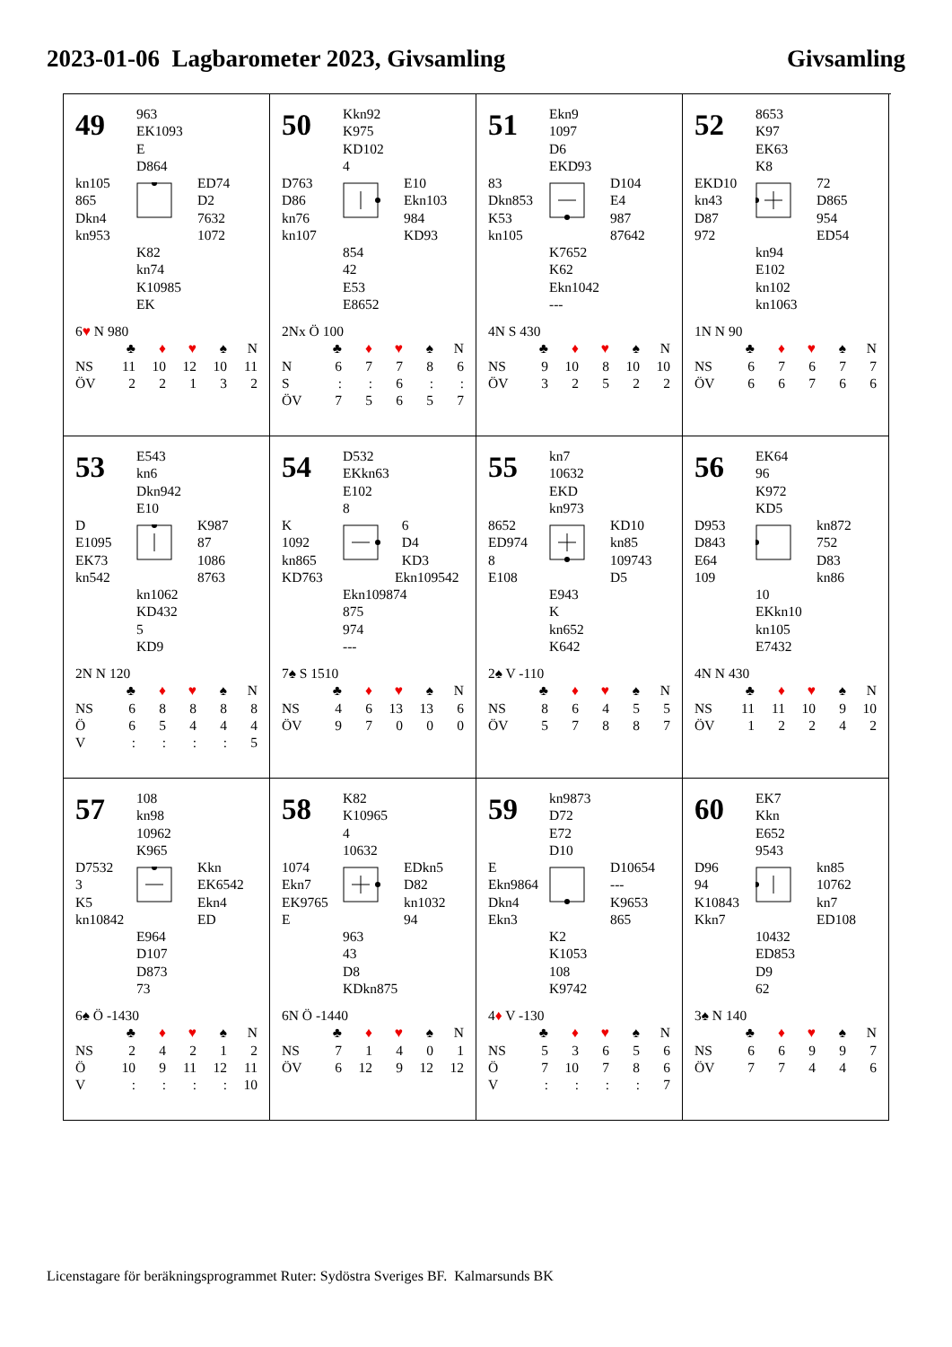2023-01-06 Lagbarometer 2023, Givsamling
Givsamling
49
963
EK1093
E
D864
kn105
865
Dkn4
kn953
ED74
D2
7632
1072
K82
kn74
K10985
EK
6♥ N 980
| | ♣ | ♦ | ♥ | ♠ | N |
| --- | --- | --- | --- | --- | --- |
| NS | 11 | 10 | 12 | 10 | 11 |
| ÖV | 2 | 2 | 1 | 3 | 2 |
50
Kkn92
K975
KD102
4
D763
D86
kn76
kn107
E10
Ekn103
984
KD93
854
42
E53
E8652
2Nx Ö 100
| | ♣ | ♦ | ♥ | ♠ | N |
| --- | --- | --- | --- | --- | --- |
| N | 6 | 7 | 7 | 8 | 6 |
| S | : | : | 6 | : | : |
| ÖV | 7 | 5 | 6 | 5 | 7 |
51
Ekn9
1097
D6
EKD93
83
Dkn853
K53
kn105
D104
E4
987
87642
K7652
K62
Ekn1042
---
4N S 430
| | ♣ | ♦ | ♥ | ♠ | N |
| --- | --- | --- | --- | --- | --- |
| NS | 9 | 10 | 8 | 10 | 10 |
| ÖV | 3 | 2 | 5 | 2 | 2 |
52
8653
K97
EK63
K8
EKD10
kn43
D87
972
72
D865
954
ED54
kn94
E102
kn102
kn1063
1N N 90
| | ♣ | ♦ | ♥ | ♠ | N |
| --- | --- | --- | --- | --- | --- |
| NS | 6 | 7 | 6 | 7 | 7 |
| ÖV | 6 | 6 | 7 | 6 | 6 |
53
E543
kn6
Dkn942
E10
D
E1095
EK73
kn542
K987
87
1086
8763
kn1062
KD432
5
KD9
2N N 120
| | ♣ | ♦ | ♥ | ♠ | N |
| --- | --- | --- | --- | --- | --- |
| NS | 6 | 8 | 8 | 8 | 8 |
| Ö | 6 | 5 | 4 | 4 | 4 |
| V | : | : | : | : | 5 |
54
D532
EKkn63
E102
8
K
1092
kn865
KD763
6
D4
KD3
Ekn109542
Ekn109874
875
974
---
7♠ S 1510
| | ♣ | ♦ | ♥ | ♠ | N |
| --- | --- | --- | --- | --- | --- |
| NS | 4 | 6 | 13 | 13 | 6 |
| ÖV | 9 | 7 | 0 | 0 | 0 |
55
kn7
10632
EKD
kn973
8652
ED974
8
E108
KD10
kn85
109743
D5
E943
K
kn652
K642
2♠ V -110
| | ♣ | ♦ | ♥ | ♠ | N |
| --- | --- | --- | --- | --- | --- |
| NS | 8 | 6 | 4 | 5 | 5 |
| ÖV | 5 | 7 | 8 | 8 | 7 |
56
EK64
96
K972
KD5
D953
D843
E64
109
kn872
752
D83
kn86
10
EKkn10
kn105
E7432
4N N 430
| | ♣ | ♦ | ♥ | ♠ | N |
| --- | --- | --- | --- | --- | --- |
| NS | 11 | 11 | 10 | 9 | 10 |
| ÖV | 1 | 2 | 2 | 4 | 2 |
57
108
kn98
10962
K965
D7532
3
K5
kn10842
Kkn
EK6542
Ekn4
ED
E964
D107
D873
73
6♠ Ö -1430
| | ♣ | ♦ | ♥ | ♠ | N |
| --- | --- | --- | --- | --- | --- |
| NS | 2 | 4 | 2 | 1 | 2 |
| Ö | 10 | 9 | 11 | 12 | 11 |
| V | : | : | : | : | 10 |
58
K82
K10965
4
10632
1074
Ekn7
EK9765
E
EDkn5
D82
kn1032
94
963
43
D8
KDkn875
6N Ö -1440
| | ♣ | ♦ | ♥ | ♠ | N |
| --- | --- | --- | --- | --- | --- |
| NS | 7 | 1 | 4 | 0 | 1 |
| ÖV | 6 | 12 | 9 | 12 | 12 |
59
kn9873
D72
E72
D10
E
Ekn9864
Dkn4
Ekn3
D10654
---
K9653
865
K2
K1053
108
K9742
4♦ V -130
| | ♣ | ♦ | ♥ | ♠ | N |
| --- | --- | --- | --- | --- | --- |
| NS | 5 | 3 | 6 | 5 | 6 |
| Ö | 7 | 10 | 7 | 8 | 6 |
| V | : | : | : | : | 7 |
60
EK7
Kkn
E652
9543
D96
94
K10843
Kkn7
kn85
10762
kn7
ED108
10432
ED853
D9
62
3♠ N 140
| | ♣ | ♦ | ♥ | ♠ | N |
| --- | --- | --- | --- | --- | --- |
| NS | 6 | 6 | 9 | 9 | 7 |
| ÖV | 7 | 7 | 4 | 4 | 6 |
Licenstagare för beräkningsprogrammet Ruter: Sydöstra Sveriges BF. Kalmarsunds BK